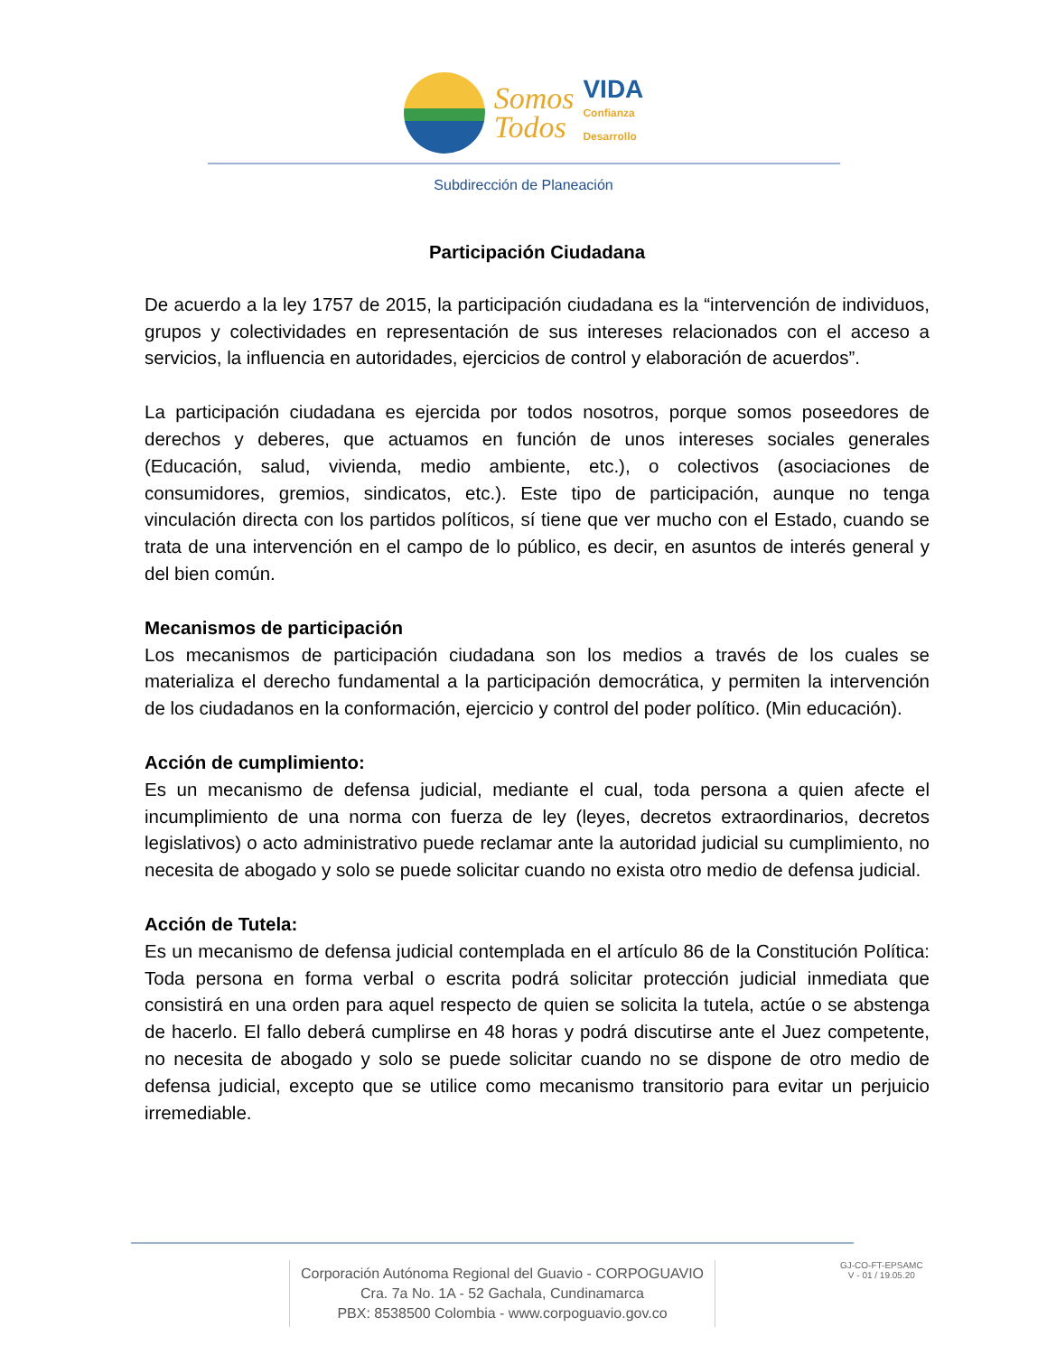Somos
Todos
VIDA
Confianza
Desarrollo
Subdirección de Planeación
Participación Ciudadana
De acuerdo a la ley 1757 de 2015, la participación ciudadana es la “intervención de individuos, grupos y colectividades en representación de sus intereses relacionados con el acceso a servicios, la influencia en autoridades, ejercicios de control y elaboración de acuerdos”.
La participación ciudadana es ejercida por todos nosotros, porque somos poseedores de derechos y deberes, que actuamos en función de unos intereses sociales generales (Educación, salud, vivienda, medio ambiente, etc.), o colectivos (asociaciones de consumidores, gremios, sindicatos, etc.). Este tipo de participación, aunque no tenga vinculación directa con los partidos políticos, sí tiene que ver mucho con el Estado, cuando se trata de una intervención en el campo de lo público, es decir, en asuntos de interés general y del bien común.
Mecanismos de participación
Los mecanismos de participación ciudadana son los medios a través de los cuales se materializa el derecho fundamental a la participación democrática, y permiten la intervención de los ciudadanos en la conformación, ejercicio y control del poder político. (Min educación).
Acción de cumplimiento:
Es un mecanismo de defensa judicial, mediante el cual, toda persona a quien afecte el incumplimiento de una norma con fuerza de ley (leyes, decretos extraordinarios, decretos legislativos) o acto administrativo puede reclamar ante la autoridad judicial su cumplimiento, no necesita de abogado y solo se puede solicitar cuando no exista otro medio de defensa judicial.
Acción de Tutela:
Es un mecanismo de defensa judicial contemplada en el artículo 86 de la Constitución Política: Toda persona en forma verbal o escrita podrá solicitar protección judicial inmediata que consistirá en una orden para aquel respecto de quien se solicita la tutela, actúe o se abstenga de hacerlo. El fallo deberá cumplirse en 48 horas y podrá discutirse ante el Juez competente, no necesita de abogado y solo se puede solicitar cuando no se dispone de otro medio de defensa judicial, excepto que se utilice como mecanismo transitorio para evitar un perjuicio irremediable.
Corporación Autónoma Regional del Guavio - CORPOGUAVIO
Cra. 7a No. 1A - 52 Gachala, Cundinamarca
PBX: 8538500 Colombia - www.corpoguavio.gov.co
GJ-CO-FT-EPSAMC
V - 01 / 19.05.20